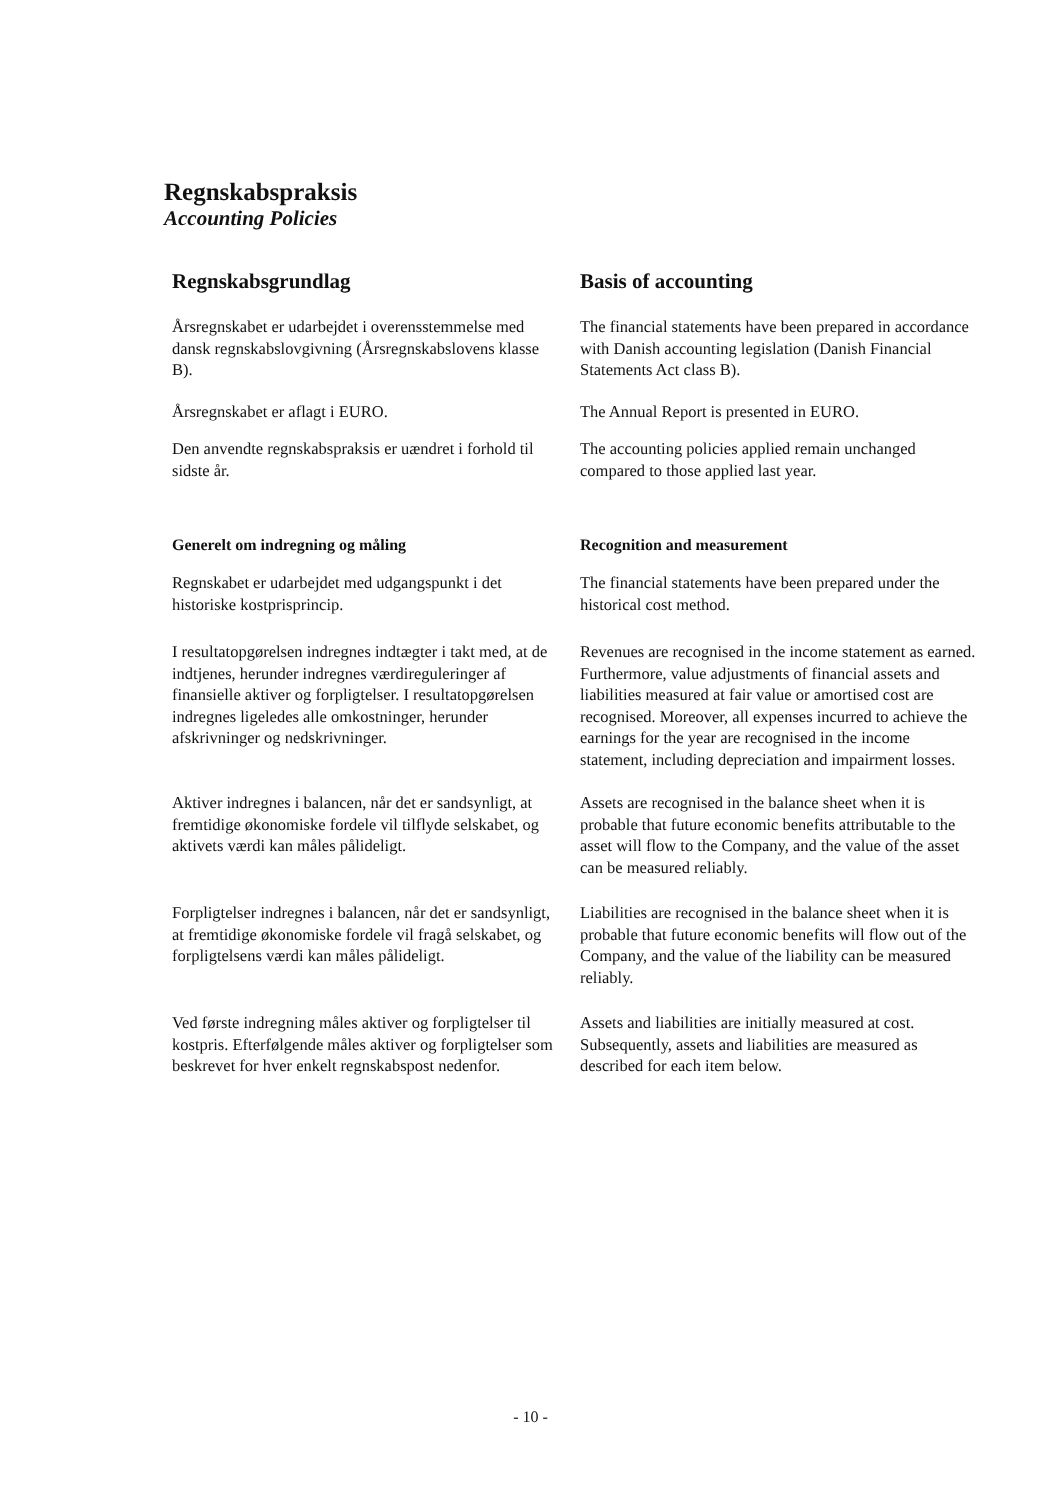Regnskabspraksis
Accounting Policies
Regnskabsgrundlag Basis of accounting
Årsregnskabet er udarbejdet i overensstemmelse med dansk regnskabslovgivning (Årsregnskabslovens klasse B).
The financial statements have been prepared in accordance with Danish accounting legislation (Danish Financial Statements Act class B).
Årsregnskabet er aflagt i EURO. The Annual Report is presented in EURO.
Den anvendte regnskabspraksis er uændret i forhold til sidste år.
The accounting policies applied remain unchanged compared to those applied last year.
Generelt om indregning og måling Recognition and measurement
Regnskabet er udarbejdet med udgangspunkt i det historiske kostprisprincip.
The financial statements have been prepared under the historical cost method.
I resultatopgørelsen indregnes indtægter i takt med, at de indtjenes, herunder indregnes værdireguleringer af finansielle aktiver og forpligtelser. I resultatopgørelsen indregnes ligeledes alle omkostninger, herunder afskrivninger og nedskrivninger.
Revenues are recognised in the income statement as earned. Furthermore, value adjustments of financial assets and liabilities measured at fair value or amortised cost are recognised. Moreover, all expenses incurred to achieve the earnings for the year are recognised in the income statement, including depreciation and impairment losses.
Aktiver indregnes i balancen, når det er sandsynligt, at fremtidige økonomiske fordele vil tilflyde selskabet, og aktivets værdi kan måles pålideligt.
Assets are recognised in the balance sheet when it is probable that future economic benefits attributable to the asset will flow to the Company, and the value of the asset can be measured reliably.
Forpligtelser indregnes i balancen, når det er sandsynligt, at fremtidige økonomiske fordele vil fragå selskabet, og forpligtelsens værdi kan måles pålideligt.
Liabilities are recognised in the balance sheet when it is probable that future economic benefits will flow out of the Company, and the value of the liability can be measured reliably.
Ved første indregning måles aktiver og forpligtelser til kostpris. Efterfølgende måles aktiver og forpligtelser som beskrevet for hver enkelt regnskabspost nedenfor.
Assets and liabilities are initially measured at cost. Subsequently, assets and liabilities are measured as described for each item below.
- 10 -